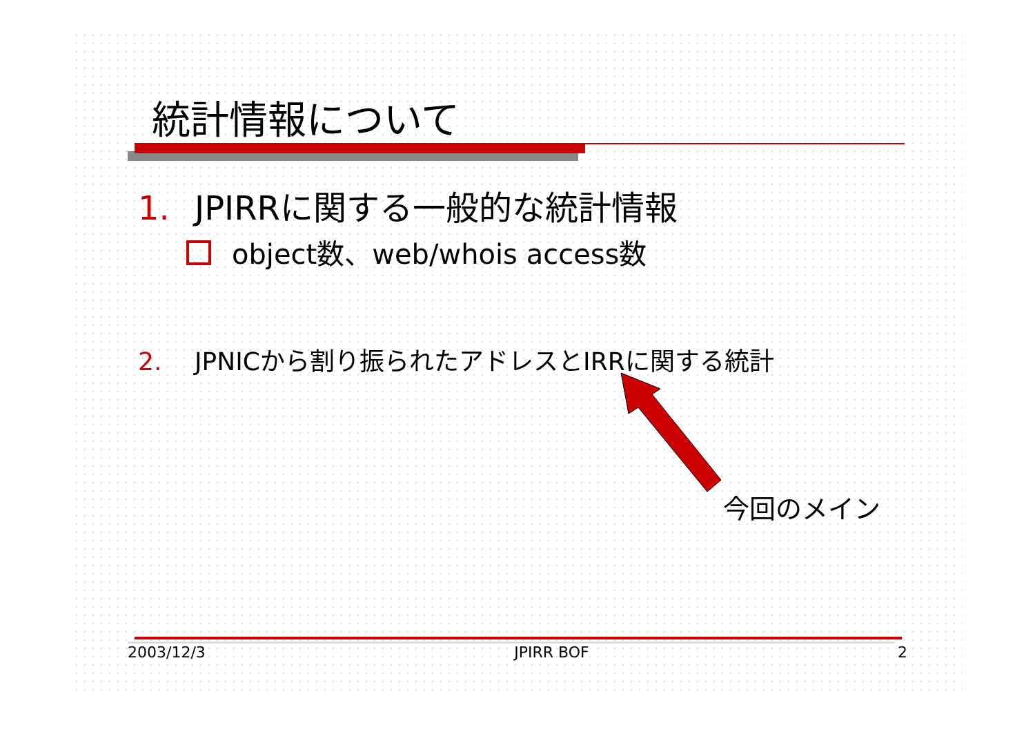統計情報について
1. JPIRRに関する一般的な統計情報
object数、web/whois access数
2. JPNICから割り振られたアドレスとIRRに関する統計
今回のメイン
2003/12/3 JPIRR BOF 2